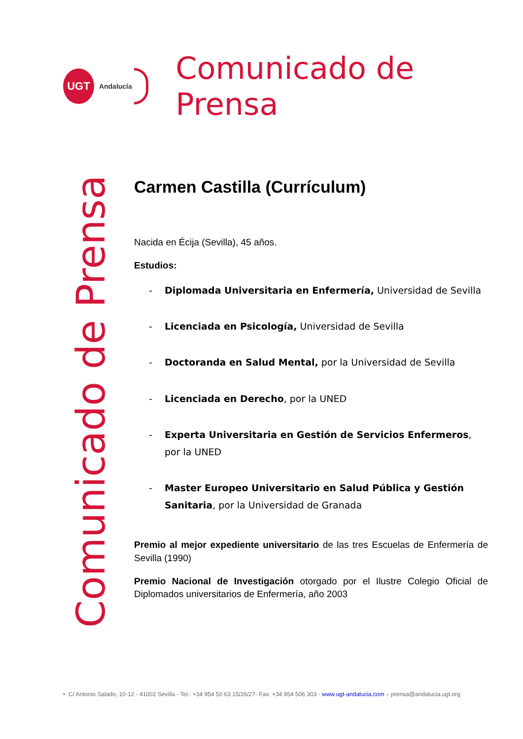UGT
Andalucía
Comunicado de Prensa
Comunicado de Prensa
Carmen Castilla (Currículum)
Nacida en Écija (Sevilla), 45 años.
Estudios:
- Diplomada Universitaria en Enfermería, Universidad de Sevilla
- Licenciada en Psicología, Universidad de Sevilla
- Doctoranda en Salud Mental, por la Universidad de Sevilla
- Licenciada en Derecho, por la UNED
- Experta Universitaria en Gestión de Servicios Enfermeros, por la UNED
- Master Europeo Universitario en Salud Pública y Gestión Sanitaria, por la Universidad de Granada
Premio al mejor expediente universitario de las tres Escuelas de Enfermería de Sevilla (1990)
Premio Nacional de Investigación otorgado por el Ilustre Colegio Oficial de Diplomados universitarios de Enfermería, año 2003
• C/ Antonio Salado, 10-12 - 41002 Sevilla - Tel.: +34 954 50 63 15/26/27- Fax: +34 954 506 303 - www.ugt-andalucia.com – prensa@andalucia.ugt.org